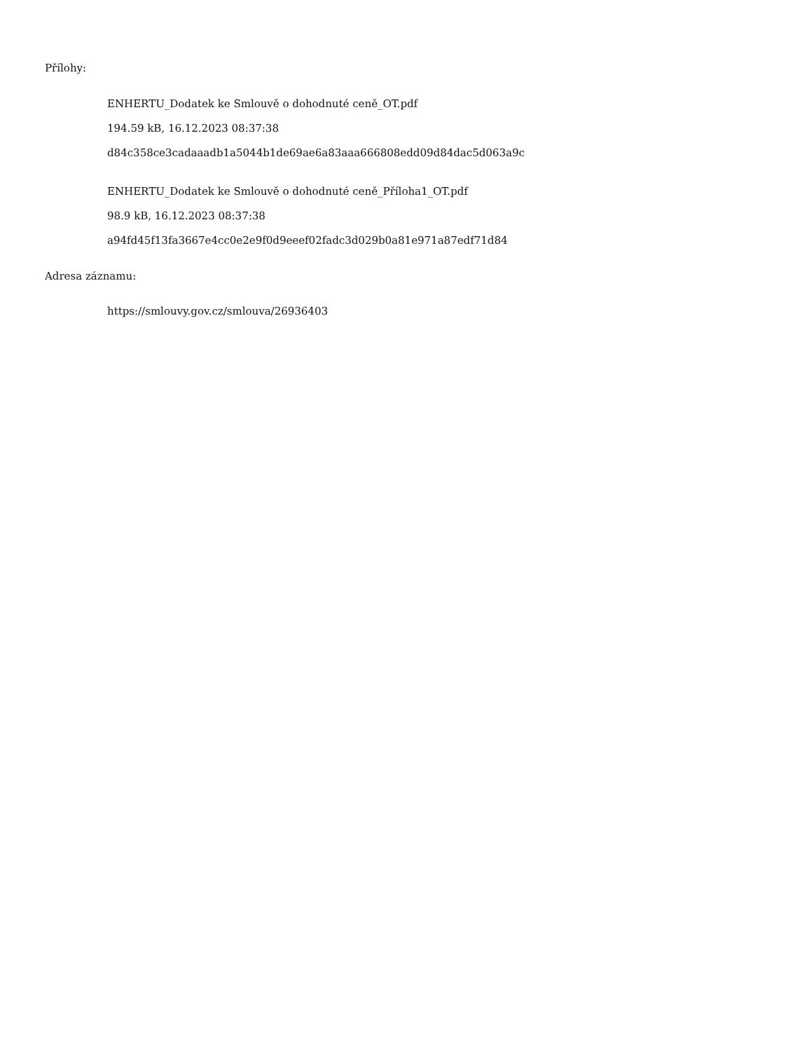Přílohy:
ENHERTU_Dodatek ke Smlouvě o dohodnuté ceně_OT.pdf
194.59 kB, 16.12.2023 08:37:38
d84c358ce3cadaaadb1a5044b1de69ae6a83aaa666808edd09d84dac5d063a9c
ENHERTU_Dodatek ke Smlouvě o dohodnuté ceně_Příloha1_OT.pdf
98.9 kB, 16.12.2023 08:37:38
a94fd45f13fa3667e4cc0e2e9f0d9eeef02fadc3d029b0a81e971a87edf71d84
Adresa záznamu:
https://smlouvy.gov.cz/smlouva/26936403